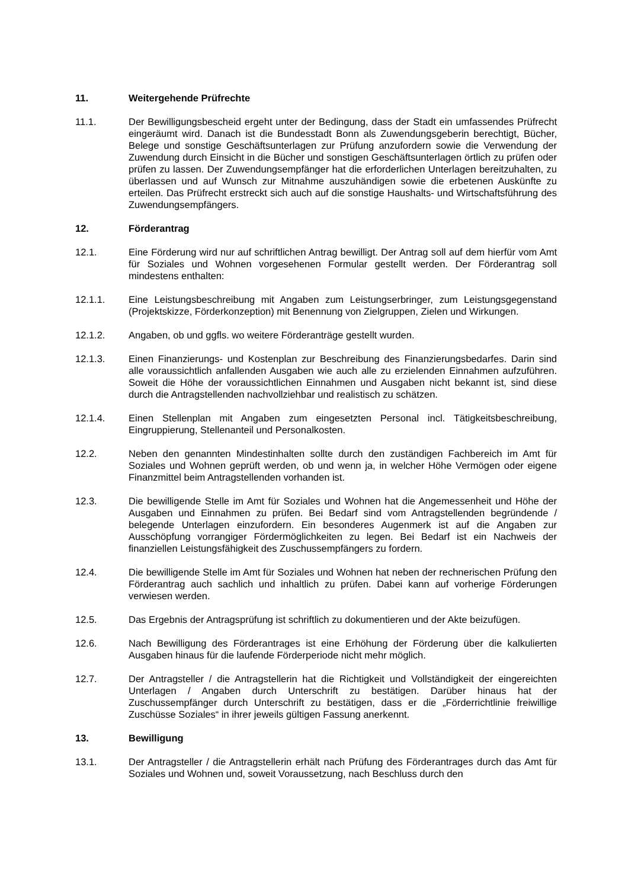11. Weitergehende Prüfrechte
11.1. Der Bewilligungsbescheid ergeht unter der Bedingung, dass der Stadt ein umfassendes Prüfrecht eingeräumt wird. Danach ist die Bundesstadt Bonn als Zuwendungsgeberin berechtigt, Bücher, Belege und sonstige Geschäftsunterlagen zur Prüfung anzufordern sowie die Verwendung der Zuwendung durch Einsicht in die Bücher und sonstigen Geschäftsunterlagen örtlich zu prüfen oder prüfen zu lassen. Der Zuwendungsempfänger hat die erforderlichen Unterlagen bereitzuhalten, zu überlassen und auf Wunsch zur Mitnahme auszuhändigen sowie die erbetenen Auskünfte zu erteilen. Das Prüfrecht erstreckt sich auch auf die sonstige Haushalts- und Wirtschaftsführung des Zuwendungsempfängers.
12. Förderantrag
12.1. Eine Förderung wird nur auf schriftlichen Antrag bewilligt. Der Antrag soll auf dem hierfür vom Amt für Soziales und Wohnen vorgesehenen Formular gestellt werden. Der Förderantrag soll mindestens enthalten:
12.1.1. Eine Leistungsbeschreibung mit Angaben zum Leistungserbringer, zum Leistungsgegenstand (Projektskizze, Förderkonzeption) mit Benennung von Zielgruppen, Zielen und Wirkungen.
12.1.2. Angaben, ob und ggfls. wo weitere Förderanträge gestellt wurden.
12.1.3. Einen Finanzierungs- und Kostenplan zur Beschreibung des Finanzierungsbedarfes. Darin sind alle voraussichtlich anfallenden Ausgaben wie auch alle zu erzielenden Einnahmen aufzuführen. Soweit die Höhe der voraussichtlichen Einnahmen und Ausgaben nicht bekannt ist, sind diese durch die Antragstellenden nachvollziehbar und realistisch zu schätzen.
12.1.4. Einen Stellenplan mit Angaben zum eingesetzten Personal incl. Tätigkeitsbeschreibung, Eingruppierung, Stellenanteil und Personalkosten.
12.2. Neben den genannten Mindestinhalten sollte durch den zuständigen Fachbereich im Amt für Soziales und Wohnen geprüft werden, ob und wenn ja, in welcher Höhe Vermögen oder eigene Finanzmittel beim Antragstellenden vorhanden ist.
12.3. Die bewilligende Stelle im Amt für Soziales und Wohnen hat die Angemessenheit und Höhe der Ausgaben und Einnahmen zu prüfen. Bei Bedarf sind vom Antragstellenden begründende / belegende Unterlagen einzufordern. Ein besonderes Augenmerk ist auf die Angaben zur Ausschöpfung vorrangiger Fördermöglichkeiten zu legen. Bei Bedarf ist ein Nachweis der finanziellen Leistungsfähigkeit des Zuschussempfängers zu fordern.
12.4. Die bewilligende Stelle im Amt für Soziales und Wohnen hat neben der rechnerischen Prüfung den Förderantrag auch sachlich und inhaltlich zu prüfen. Dabei kann auf vorherige Förderungen verwiesen werden.
12.5. Das Ergebnis der Antragsprüfung ist schriftlich zu dokumentieren und der Akte beizufügen.
12.6. Nach Bewilligung des Förderantrages ist eine Erhöhung der Förderung über die kalkulierten Ausgaben hinaus für die laufende Förderperiode nicht mehr möglich.
12.7. Der Antragsteller / die Antragstellerin hat die Richtigkeit und Vollständigkeit der eingereichten Unterlagen / Angaben durch Unterschrift zu bestätigen. Darüber hinaus hat der Zuschussempfänger durch Unterschrift zu bestätigen, dass er die „Förderrichtlinie freiwillige Zuschüsse Soziales“ in ihrer jeweils gültigen Fassung anerkennt.
13. Bewilligung
13.1. Der Antragsteller / die Antragstellerin erhält nach Prüfung des Förderantrages durch das Amt für Soziales und Wohnen und, soweit Voraussetzung, nach Beschluss durch den